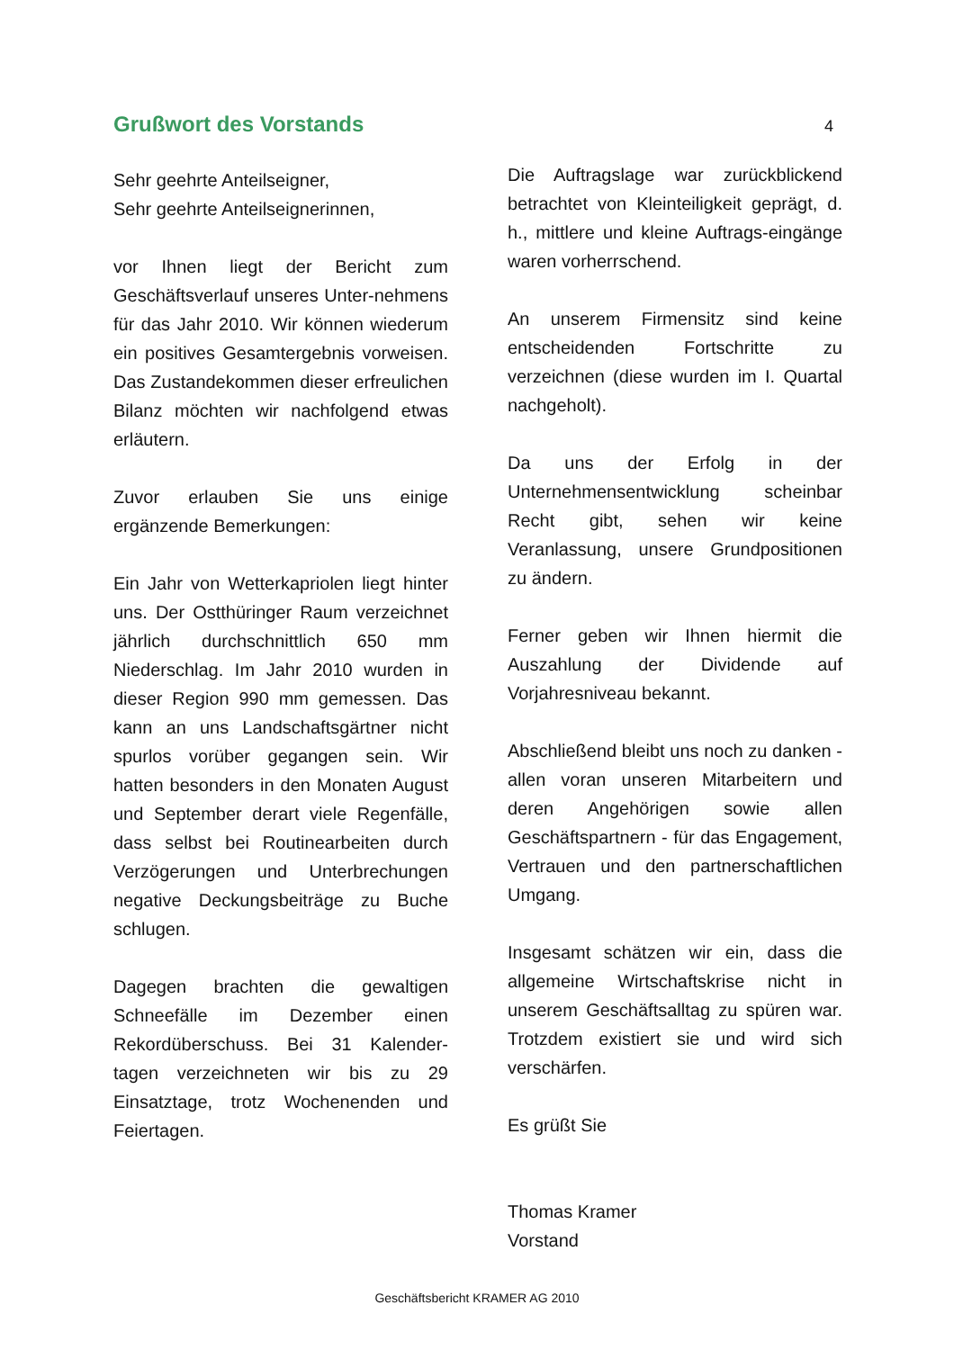Grußwort des Vorstands
4
Sehr geehrte Anteilseigner,
Sehr geehrte Anteilseignerinnen,
vor Ihnen liegt der Bericht zum Geschäftsverlauf unseres Unter-nehmens für das Jahr 2010. Wir können wiederum ein positives Gesamtergebnis vorweisen. Das Zustandekommen dieser erfreulichen Bilanz möchten wir nachfolgend etwas erläutern.
Zuvor erlauben Sie uns einige ergänzende Bemerkungen:
Ein Jahr von Wetterkapriolen liegt hinter uns. Der Ostthüringer Raum verzeichnet jährlich durchschnittlich 650 mm Niederschlag. Im Jahr 2010 wurden in dieser Region 990 mm gemessen. Das kann an uns Landschaftsgärtner nicht spurlos vorüber gegangen sein. Wir hatten besonders in den Monaten August und September derart viele Regenfälle, dass selbst bei Routinearbeiten durch Verzögerungen und Unterbrechungen negative Deckungsbeiträge zu Buche schlugen.
Dagegen brachten die gewaltigen Schneefälle im Dezember einen Rekordüberschuss. Bei 31 Kalender-tagen verzeichneten wir bis zu 29 Einsatztage, trotz Wochenenden und Feiertagen.
Die Auftragslage war zurückblickend betrachtet von Kleinteiligkeit geprägt, d. h., mittlere und kleine Auftrags-eingänge waren vorherrschend.
An unserem Firmensitz sind keine entscheidenden Fortschritte zu verzeichnen (diese wurden im I. Quartal nachgeholt).
Da uns der Erfolg in der Unternehmensentwicklung scheinbar Recht gibt, sehen wir keine Veranlassung, unsere Grundpositionen zu ändern.
Ferner geben wir Ihnen hiermit die Auszahlung der Dividende auf Vorjahresniveau bekannt.
Abschließend bleibt uns noch zu danken - allen voran unseren Mitarbeitern und deren Angehörigen sowie allen Geschäftspartnern - für das Engagement, Vertrauen und den partnerschaftlichen Umgang.
Insgesamt schätzen wir ein, dass die allgemeine Wirtschaftskrise nicht in unserem Geschäftsalltag zu spüren war. Trotzdem existiert sie und wird sich verschärfen.
Es grüßt Sie
Thomas Kramer
Vorstand
Geschäftsbericht KRAMER AG 2010